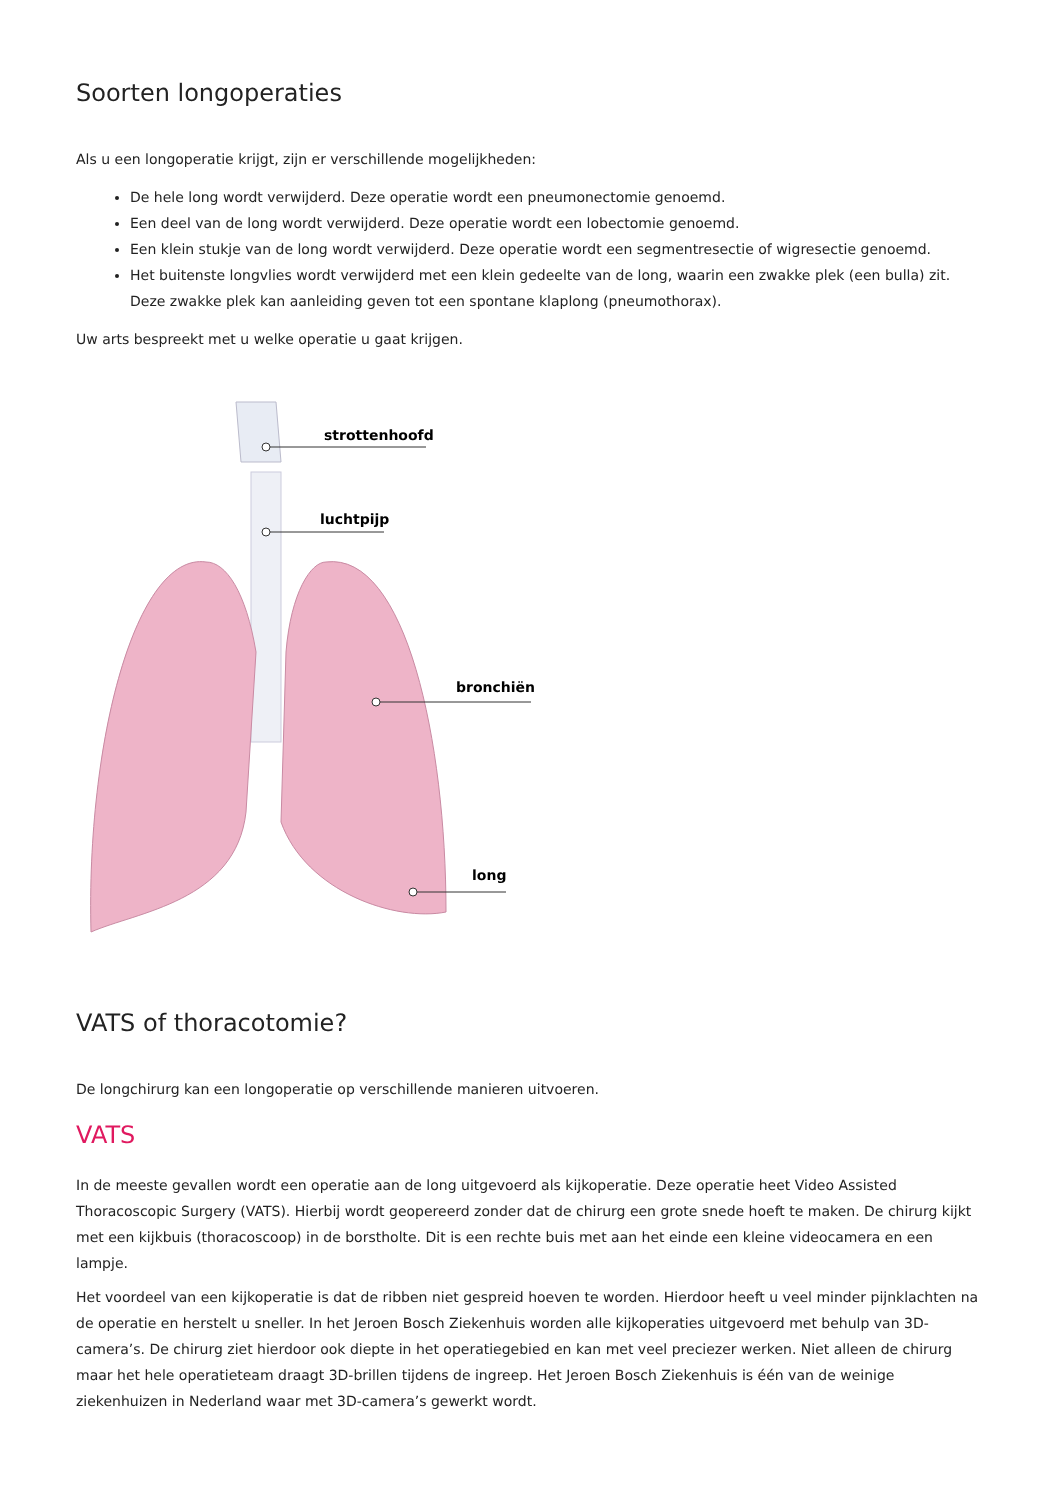Soorten longoperaties
Als u een longoperatie krijgt, zijn er verschillende mogelijkheden:
De hele long wordt verwijderd. Deze operatie wordt een pneumonectomie genoemd.
Een deel van de long wordt verwijderd. Deze operatie wordt een lobectomie genoemd.
Een klein stukje van de long wordt verwijderd. Deze operatie wordt een segmentresectie of wigresectie genoemd.
Het buitenste longvlies wordt verwijderd met een klein gedeelte van de long, waarin een zwakke plek (een bulla) zit. Deze zwakke plek kan aanleiding geven tot een spontane klaplong (pneumothorax).
Uw arts bespreekt met u welke operatie u gaat krijgen.
strottenhoofd
luchtpijp
bronchiën
long
VATS of thoracotomie?
De longchirurg kan een longoperatie op verschillende manieren uitvoeren.
VATS
In de meeste gevallen wordt een operatie aan de long uitgevoerd als kijkoperatie. Deze operatie heet Video Assisted Thoracoscopic Surgery (VATS). Hierbij wordt geopereerd zonder dat de chirurg een grote snede hoeft te maken. De chirurg kijkt met een kijkbuis (thoracoscoop) in de borstholte. Dit is een rechte buis met aan het einde een kleine videocamera en een lampje.
Het voordeel van een kijkoperatie is dat de ribben niet gespreid hoeven te worden. Hierdoor heeft u veel minder pijnklachten na de operatie en herstelt u sneller. In het Jeroen Bosch Ziekenhuis worden alle kijkoperaties uitgevoerd met behulp van 3D-camera’s. De chirurg ziet hierdoor ook diepte in het operatiegebied en kan met veel preciezer werken. Niet alleen de chirurg maar het hele operatieteam draagt 3D-brillen tijdens de ingreep. Het Jeroen Bosch Ziekenhuis is één van de weinige ziekenhuizen in Nederland waar met 3D-camera’s gewerkt wordt.